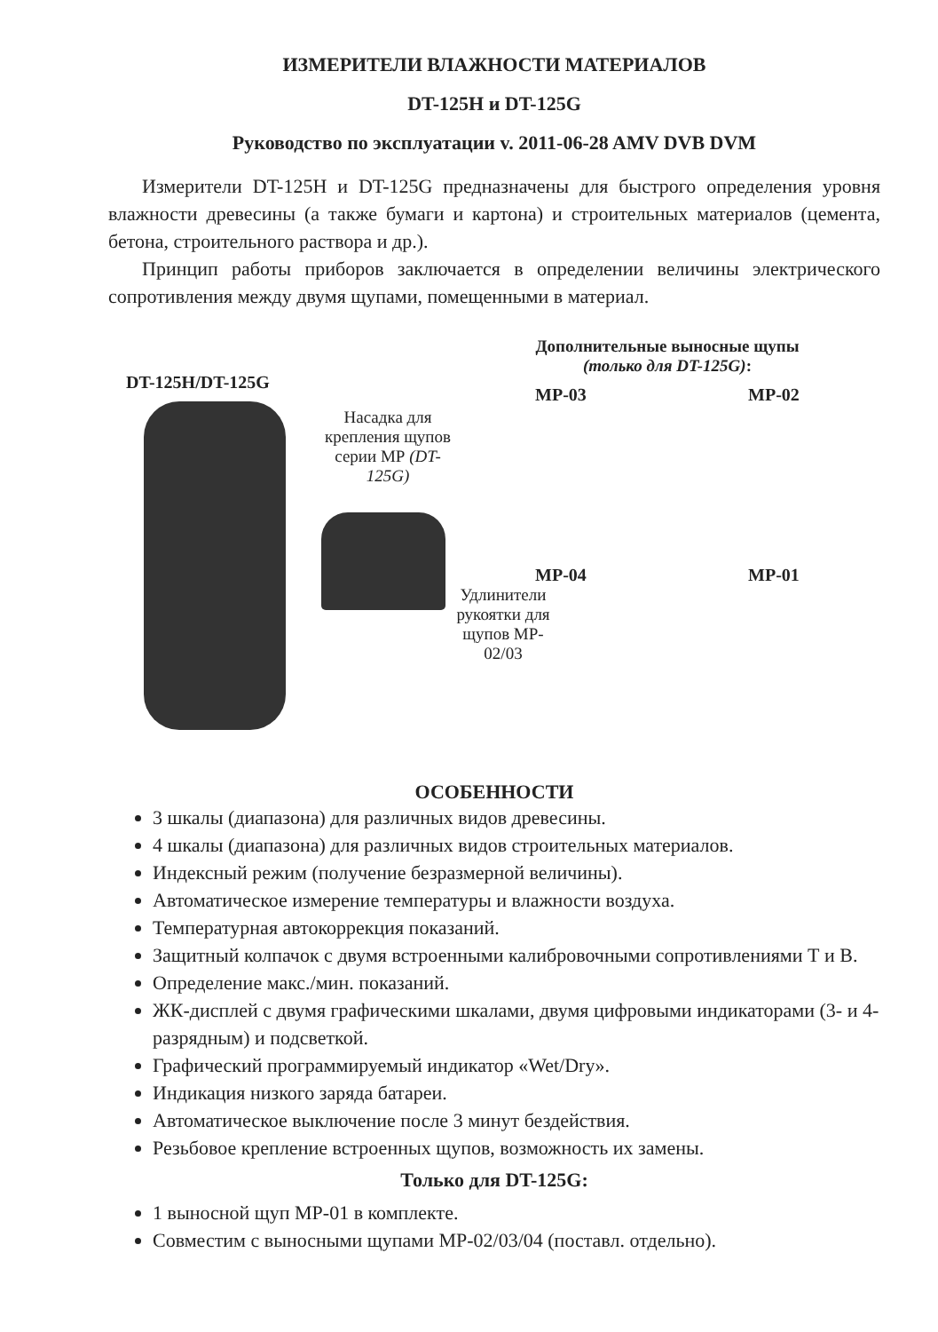ИЗМЕРИТЕЛИ ВЛАЖНОСТИ МАТЕРИАЛОВ
DT-125H и DT-125G
Руководство по эксплуатации v. 2011-06-28 AMV DVB DVM
Измерители DT-125H и DT-125G предназначены для быстрого определения уровня влажности древесины (а также бумаги и картона) и строительных материалов (цемента, бетона, строительного раствора и др.).
Принцип работы приборов заключается в определении величины электрического сопротивления между двумя щупами, помещенными в материал.
DT-125H/DT-125G
Насадка для крепления щупов серии МР (DT-125G)
Дополнительные выносные щупы
(только для DT-125G):
MP-03 MP-02
MP-04 MP-01
Удлинители рукоятки для щупов MP-02/03
ОСОБЕННОСТИ
3 шкалы (диапазона) для различных видов древесины.
4 шкалы (диапазона) для различных видов строительных материалов.
Индексный режим (получение безразмерной величины).
Автоматическое измерение температуры и влажности воздуха.
Температурная автокоррекция показаний.
Защитный колпачок с двумя встроенными калибровочными сопротивлениями Т и В.
Определение макс./мин. показаний.
ЖК-дисплей с двумя графическими шкалами, двумя цифровыми индикаторами (3- и 4-разрядным) и подсветкой.
Графический программируемый индикатор «Wet/Dry».
Индикация низкого заряда батареи.
Автоматическое выключение после 3 минут бездействия.
Резьбовое крепление встроенных щупов, возможность их замены.
Только для DT-125G:
1 выносной щуп MP-01 в комплекте.
Совместим с выносными щупами MP-02/03/04 (поставл. отдельно).